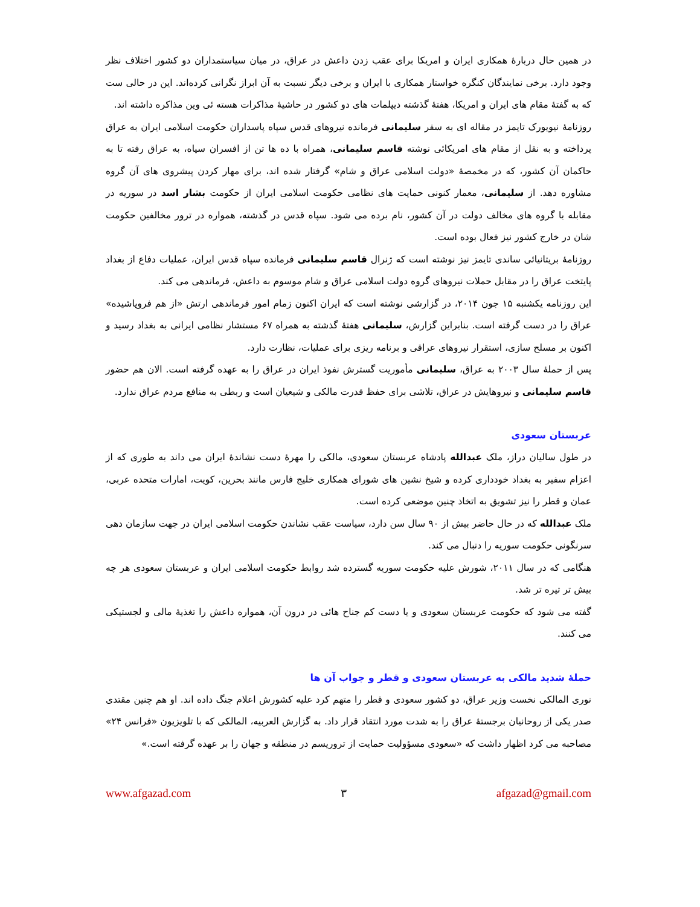در همین حال دربارهٔ همکاری ایران و امریکا برای عقب زدن داعش در عراق، در میان سیاستمداران دو کشور اختلاف نظر وجود دارد. برخی نمایندگان کنگره خواستار همکاری با ایران و برخی دیگر نسبت به آن ابراز نگرانی کرده‌اند. این در حالی ست که به گفتهٔ مقام های ایران و امریکا، هفتهٔ گذشته دیپلمات های دو کشور در حاشیهٔ مذاکرات هسته ئی وین مذاکره داشته اند.
روزنامهٔ نیویورک تایمز در مقاله ای به سفر سلیمانی فرمانده نیروهای قدس سپاه پاسداران حکومت اسلامی ایران به عراق پرداخته و به نقل از مقام های امریکائی نوشته قاسم سلیمانی، همراه با ده ها تن از افسران سپاه، به عراق رفته تا به حاکمان آن کشور، که در مخمصهٔ «دولت اسلامی عراق و شام» گرفتار شده اند، برای مهار کردن پیشروی های آن گروه مشاوره دهد. از سلیمانی، معمار کنونی حمایت های نظامی حکومت اسلامی ایران از حکومت بشار اسد در سوریه در مقابله با گروه های مخالف دولت در آن کشور، نام برده می شود. سپاه قدس در گذشته، همواره در ترور مخالفین حکومت شان در خارج کشور نیز فعال بوده است.
روزنامهٔ بریتانیائی ساندی تایمز نیز نوشته است که ژنرال قاسم سلیمانی فرمانده سپاه قدس ایران، عملیات دفاع از بغداد پایتخت عراق را در مقابل حملات نیروهای گروه دولت اسلامی عراق و شام موسوم به داعش، فرماندهی می کند.
این روزنامه یکشنبه ۱۵ جون ۲۰۱۴، در گزارشی نوشته است که ایران اکنون زمام امور فرماندهی ارتش «از هم فروپاشیده» عراق را در دست گرفته است. بنابراین گزارش، سلیمانی هفتهٔ گذشته به همراه ۶۷ مستشار نظامی ایرانی به بغداد رسید و اکنون بر مسلح سازی، استقرار نیروهای عراقی و برنامه ریزی برای عملیات، نظارت دارد.
پس از حملهٔ سال ۲۰۰۳ به عراق، سلیمانی مأموریت گسترش نفوذ ایران در عراق را به عهده گرفته است. الان هم حضور قاسم سلیمانی و نیروهایش در عراق، تلاشی برای حفظ قدرت مالکی و شیعیان است و ربطی به منافع مردم عراق ندارد.
عربستان سعودی
در طول سالیان دراز، ملک عبدالله پادشاه عربستان سعودی، مالکی را مهرهٔ دست نشاندهٔ ایران می داند به طوری که از اعزام سفیر به بغداد خودداری کرده و شیخ نشین های شورای همکاری خلیج فارس مانند بحرین، کویت، امارات متحده عربی، عمان و قطر را نیز تشویق به اتخاذ چنین موضعی کرده است.
ملک عبدالله که در حال حاضر بیش از ۹۰ سال سن دارد، سیاست عقب نشاندن حکومت اسلامی ایران در جهت سازمان دهی سرنگونی حکومت سوریه را دنبال می کند.
هنگامی که در سال ۲۰۱۱، شورش علیه حکومت سوریه گسترده شد روابط حکومت اسلامی ایران و عربستان سعودی هر چه بیش تر تیره تر شد.
گفته می شود که حکومت عربستان سعودی و یا دست کم جناح هائی در درون آن، همواره داعش را تغذیهٔ مالی و لجستیکی می کنند.
حملهٔ شدید مالکی به عربستان سعودی و قطر و جواب آن ها
نوری المالکی نخست وزیر عراق، دو کشور سعودی و قطر را متهم کرد علیه کشورش اعلام جنگ داده اند. او هم چنین مقتدی صدر یکی از روحانیان برجستهٔ عراق را به شدت مورد انتقاد قرار داد. به گزارش العربیه، المالکی که با تلویزیون «فرانس ۲۴» مصاحبه می کرد اظهار داشت که «سعودی مسؤولیت حمایت از تروریسم در منطقه و جهان را بر عهده گرفته است.»
www.afgazad.com ۳ afgazad@gmail.com